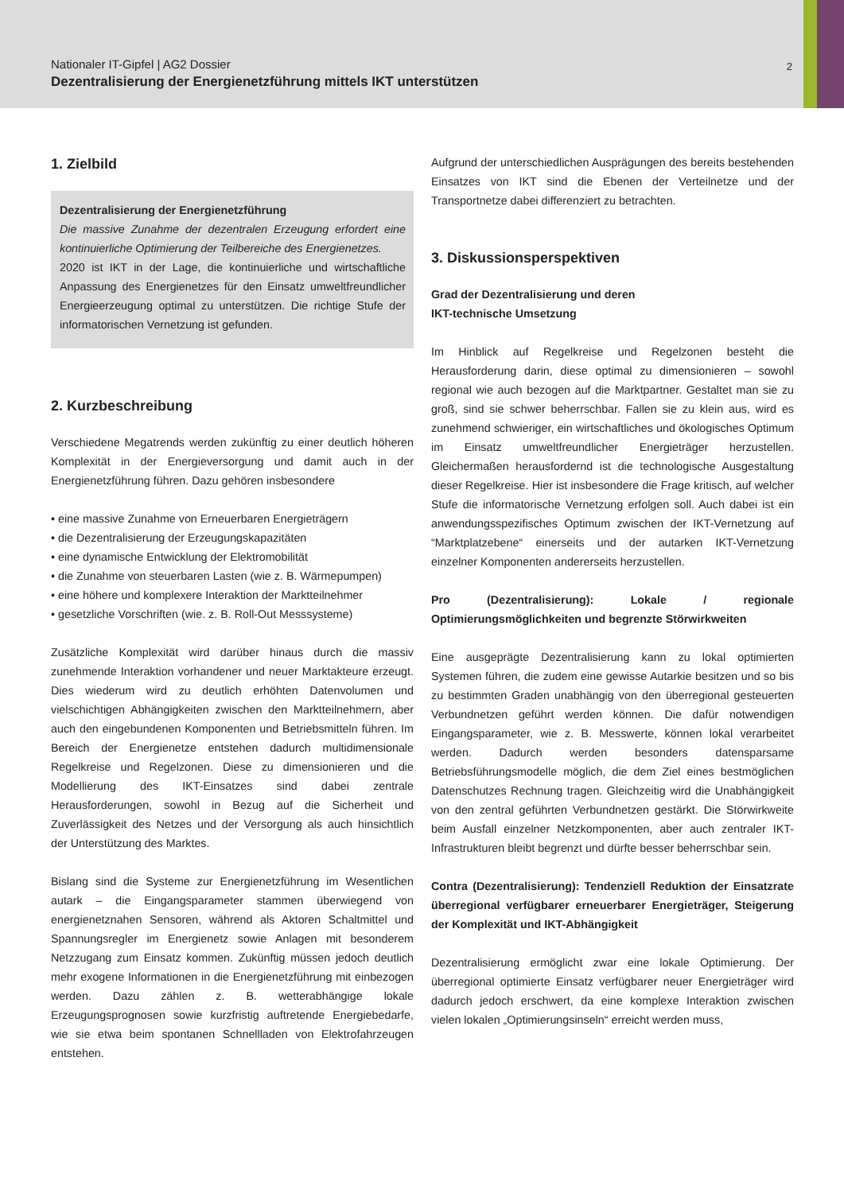Nationaler IT-Gipfel | AG2 Dossier
Dezentralisierung der Energienetzführung mittels IKT unterstützen
2
1. Zielbild
Dezentralisierung der Energienetzführung
Die massive Zunahme der dezentralen Erzeugung erfordert eine kontinuierliche Optimierung der Teilbereiche des Energienetzes.
2020 ist IKT in der Lage, die kontinuierliche und wirtschaftliche Anpassung des Energienetzes für den Einsatz umweltfreundlicher Energieerzeugung optimal zu unterstützen. Die richtige Stufe der informatorischen Vernetzung ist gefunden.
2. Kurzbeschreibung
Verschiedene Megatrends werden zukünftig zu einer deutlich höheren Komplexität in der Energieversorgung und damit auch in der Energienetzführung führen. Dazu gehören insbesondere
eine massive Zunahme von Erneuerbaren Energieträgern
die Dezentralisierung der Erzeugungskapazitäten
eine dynamische Entwicklung der Elektromobilität
die Zunahme von steuerbaren Lasten (wie z. B. Wärmepumpen)
eine höhere und komplexere Interaktion der Marktteilnehmer
gesetzliche Vorschriften (wie. z. B. Roll-Out Messsysteme)
Zusätzliche Komplexität wird darüber hinaus durch die massiv zunehmende Interaktion vorhandener und neuer Marktakteure erzeugt. Dies wiederum wird zu deutlich erhöhten Datenvolumen und vielschichtigen Abhängigkeiten zwischen den Marktteilnehmern, aber auch den eingebundenen Komponenten und Betriebsmitteln führen. Im Bereich der Energienetze entstehen dadurch multidimensionale Regelkreise und Regelzonen. Diese zu dimensionieren und die Modellierung des IKT-Einsatzes sind dabei zentrale Herausforderungen, sowohl in Bezug auf die Sicherheit und Zuverlässigkeit des Netzes und der Versorgung als auch hinsichtlich der Unterstützung des Marktes.
Bislang sind die Systeme zur Energienetzführung im Wesentlichen autark – die Eingangsparameter stammen überwiegend von energienetznahen Sensoren, während als Aktoren Schaltmittel und Spannungsregler im Energienetz sowie Anlagen mit besonderem Netzzugang zum Einsatz kommen. Zukünftig müssen jedoch deutlich mehr exogene Informationen in die Energienetzführung mit einbezogen werden. Dazu zählen z. B. wetterabhängige lokale Erzeugungsprognosen sowie kurzfristig auftretende Energiebedarfe, wie sie etwa beim spontanen Schnellladen von Elektrofahrzeugen entstehen.
Aufgrund der unterschiedlichen Ausprägungen des bereits bestehenden Einsatzes von IKT sind die Ebenen der Verteilnetze und der Transportnetze dabei differenziert zu betrachten.
3. Diskussionsperspektiven
Grad der Dezentralisierung und deren
IKT-technische Umsetzung
Im Hinblick auf Regelkreise und Regelzonen besteht die Herausforderung darin, diese optimal zu dimensionieren – sowohl regional wie auch bezogen auf die Marktpartner. Gestaltet man sie zu groß, sind sie schwer beherrschbar. Fallen sie zu klein aus, wird es zunehmend schwieriger, ein wirtschaftliches und ökologisches Optimum im Einsatz umweltfreundlicher Energieträger herzustellen. Gleichermaßen herausfordernd ist die technologische Ausgestaltung dieser Regelkreise. Hier ist insbesondere die Frage kritisch, auf welcher Stufe die informatorische Vernetzung erfolgen soll. Auch dabei ist ein anwendungsspezifisches Optimum zwischen der IKT-Vernetzung auf “Marktplatzebene“ einerseits und der autarken IKT-Vernetzung einzelner Komponenten andererseits herzustellen.
Pro (Dezentralisierung): Lokale / regionale Optimierungsmöglichkeiten und begrenzte Störwirkweiten
Eine ausgeprägte Dezentralisierung kann zu lokal optimierten Systemen führen, die zudem eine gewisse Autarkie besitzen und so bis zu bestimmten Graden unabhängig von den überregional gesteuerten Verbundnetzen geführt werden können. Die dafür notwendigen Eingangsparameter, wie z. B. Messwerte, können lokal verarbeitet werden. Dadurch werden besonders datensparsame Betriebsführungsmodelle möglich, die dem Ziel eines bestmöglichen Datenschutzes Rechnung tragen. Gleichzeitig wird die Unabhängigkeit von den zentral geführten Verbundnetzen gestärkt. Die Störwirkweite beim Ausfall einzelner Netzkomponenten, aber auch zentraler IKT-Infrastrukturen bleibt begrenzt und dürfte besser beherrschbar sein.
Contra (Dezentralisierung): Tendenziell Reduktion der Einsatzrate überregional verfügbarer erneuerbarer Energieträger, Steigerung der Komplexität und IKT-Abhängigkeit
Dezentralisierung ermöglicht zwar eine lokale Optimierung. Der überregional optimierte Einsatz verfügbarer neuer Energieträger wird dadurch jedoch erschwert, da eine komplexe Interaktion zwischen vielen lokalen „Optimierungsinseln“ erreicht werden muss,